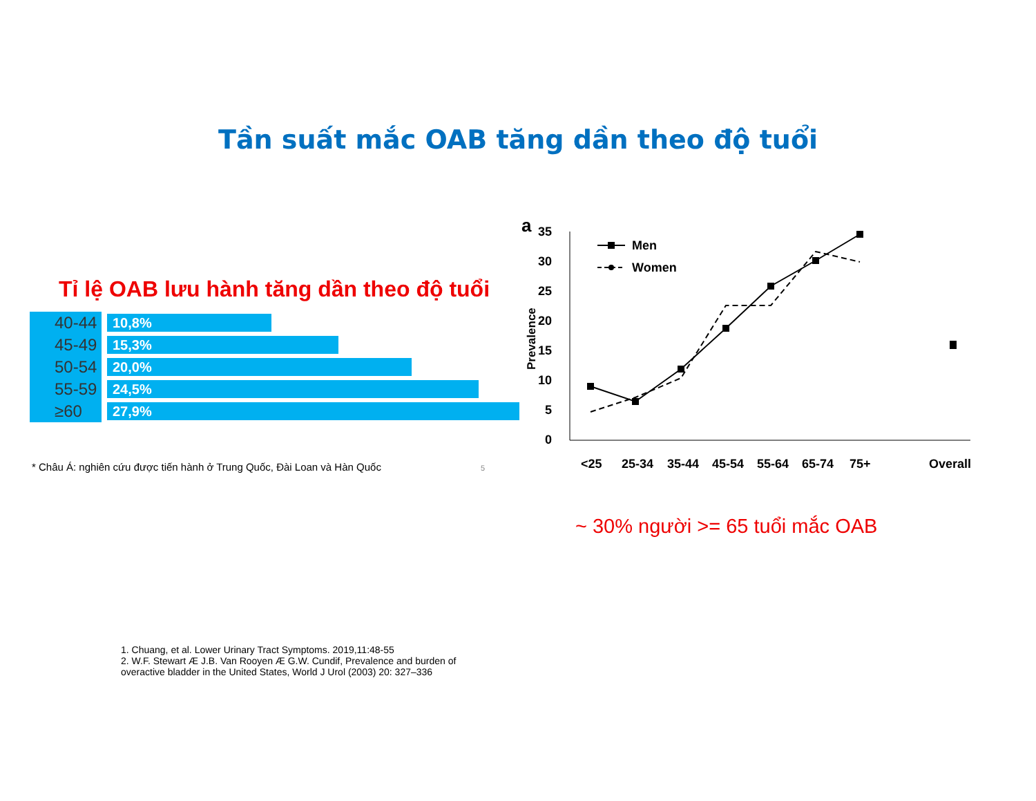Tần suất mắc OAB tăng dần theo độ tuổi
Tỉ lệ OAB lưu hành tăng dần theo độ tuổi
40-44
10,8%
45-49
15,3%
50-54
20,0%
55-59
24,5%
≥60
27,9%
* Châu Á: nghiên cứu được tiến hành ở Trung Quốc, Đài Loan và Hàn Quốc 5
a
35
30
25
20
15
10
5
0
Prevalence
Men
Women
<25
25-34
35-44
45-54
55-64
65-74
75+
Overall
~ 30% người >= 65 tuổi mắc OAB
1. Chuang, et al. Lower Urinary Tract Symptoms. 2019,11:48-55
2. W.F. Stewart Æ J.B. Van Rooyen Æ G.W. Cundif, Prevalence and burden of
overactive bladder in the United States, World J Urol (2003) 20: 327–336